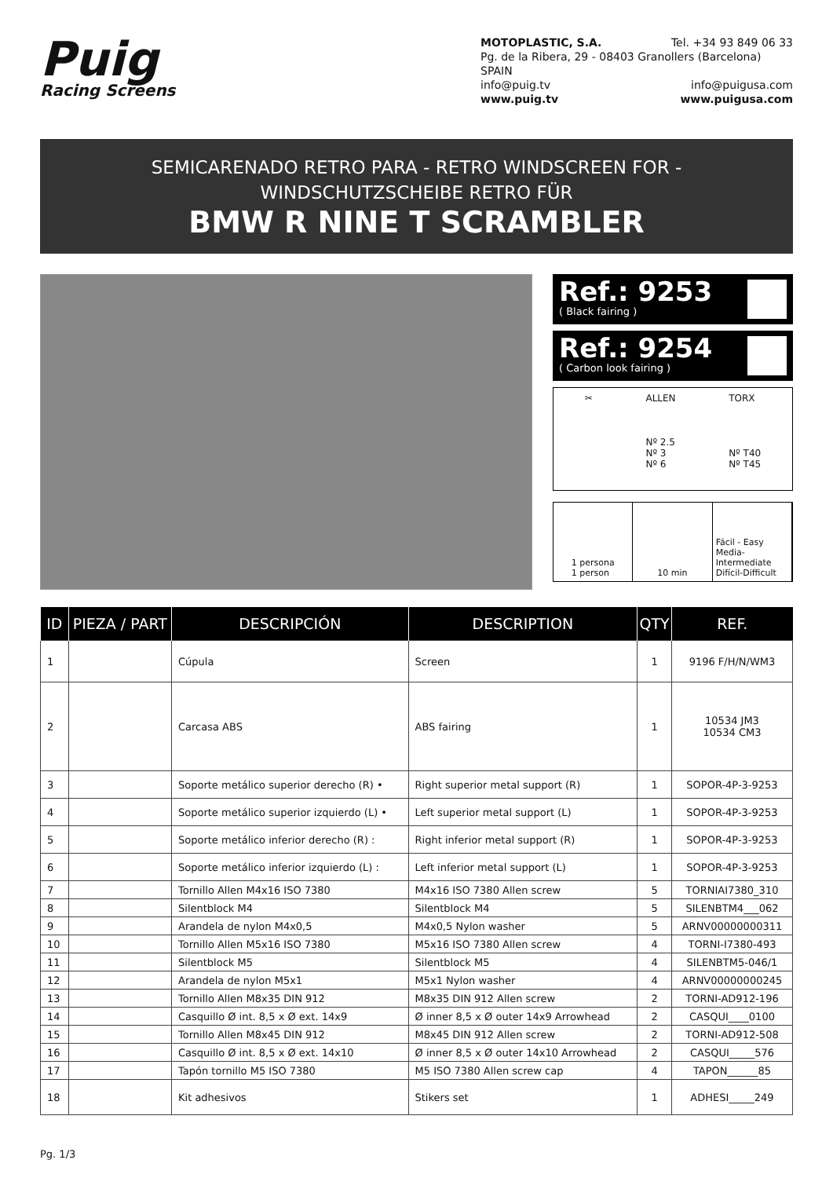Puig
Racing Screens
MOTOPLASTIC, S.A. Tel. +34 93 849 06 33
Pg. de la Ribera, 29 - 08403 Granollers (Barcelona) SPAIN
info@puig.tv info@puigusa.com
www.puig.tv www.puigusa.com
SEMICARENADO RETRO PARA - RETRO WINDSCREEN FOR -
WINDSCHUTZSCHEIBE RETRO FÜR
BMW R NINE T SCRAMBLER
Ref.: 9253
( Black fairing )
Ref.: 9254
( Carbon look fairing )
✂ ALLEN
Nº 2.5
Nº 3
Nº 6
TORX
Nº T40
Nº T45
1 persona
1 person
10 min Fácil - Easy
Media-Intermediate
Difícil-Difficult
| ID | PIEZA / PART | DESCRIPCIÓN | DESCRIPTION | QTY | REF. |
| --- | --- | --- | --- | --- | --- |
| 1 | | Cúpula | Screen | 1 | 9196 F/H/N/WM3 |
| 2 | | Carcasa ABS | ABS fairing | 1 | 10534 JM3 10534 CM3 |
| 3 | | Soporte metálico superior derecho (R) • | Right superior metal support (R) | 1 | SOPOR-4P-3-9253 |
| 4 | | Soporte metálico superior izquierdo (L) • | Left superior metal support (L) | 1 | SOPOR-4P-3-9253 |
| 5 | | Soporte metálico inferior derecho (R) : | Right inferior metal support (R) | 1 | SOPOR-4P-3-9253 |
| 6 | | Soporte metálico inferior izquierdo (L) : | Left inferior metal support (L) | 1 | SOPOR-4P-3-9253 |
| 7 | | Tornillo Allen M4x16 ISO 7380 | M4x16 ISO 7380 Allen screw | 5 | TORNIAI7380_310 |
| 8 | | Silentblock M4 | Silentblock M4 | 5 | SILENBTM4___062 |
| 9 | | Arandela de nylon M4x0,5 | M4x0,5 Nylon washer | 5 | ARNV00000000311 |
| 10 | | Tornillo Allen M5x16 ISO 7380 | M5x16 ISO 7380 Allen screw | 4 | TORNI-I7380-493 |
| 11 | | Silentblock M5 | Silentblock M5 | 4 | SILENBTM5-046/1 |
| 12 | | Arandela de nylon M5x1 | M5x1 Nylon washer | 4 | ARNV00000000245 |
| 13 | | Tornillo Allen M8x35 DIN 912 | M8x35 DIN 912 Allen screw | 2 | TORNI-AD912-196 |
| 14 | | Casquillo Ø int. 8,5 x Ø ext. 14x9 | Ø inner 8,5 x Ø outer 14x9 Arrowhead | 2 | CASQUI____0100 |
| 15 | | Tornillo Allen M8x45 DIN 912 | M8x45 DIN 912 Allen screw | 2 | TORNI-AD912-508 |
| 16 | | Casquillo Ø int. 8,5 x Ø ext. 14x10 | Ø inner 8,5 x Ø outer 14x10 Arrowhead | 2 | CASQUI_____576 |
| 17 | | Tapón tornillo M5 ISO 7380 | M5 ISO 7380 Allen screw cap | 4 | TAPON______85 |
| 18 | | Kit adhesivos | Stikers set | 1 | ADHESI_____249 |
Pg. 1/3